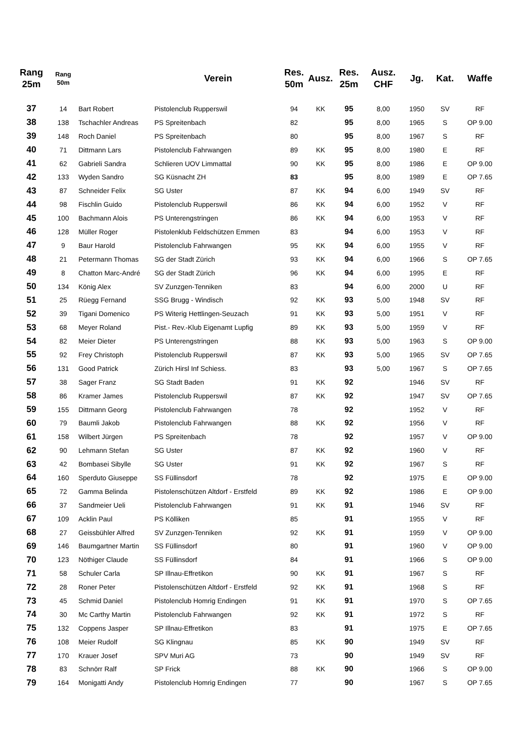| Rang 25m | Rang 50m | | Verein | Res. 50m | Ausz. | Res. 25m | Ausz. CHF | Jg. | Kat. | Waffe |
| --- | --- | --- | --- | --- | --- | --- | --- | --- | --- | --- |
| 37 | 14 | Bart Robert | Pistolenclub Rupperswil | 94 | KK | 95 | 8,00 | 1950 | SV | RF |
| 38 | 138 | Tschachler Andreas | PS Spreitenbach | 82 | | 95 | 8,00 | 1965 | S | OP 9.00 |
| 39 | 148 | Roch Daniel | PS Spreitenbach | 80 | | 95 | 8,00 | 1967 | S | RF |
| 40 | 71 | Dittmann Lars | Pistolenclub Fahrwangen | 89 | KK | 95 | 8,00 | 1980 | E | RF |
| 41 | 62 | Gabrieli Sandra | Schlieren UOV Limmattal | 90 | KK | 95 | 8,00 | 1986 | E | OP 9.00 |
| 42 | 133 | Wyden Sandro | SG Küsnacht ZH | 83 | | 95 | 8,00 | 1989 | E | OP 7.65 |
| 43 | 87 | Schneider Felix | SG Uster | 87 | KK | 94 | 6,00 | 1949 | SV | RF |
| 44 | 98 | Fischlin Guido | Pistolenclub Rupperswil | 86 | KK | 94 | 6,00 | 1952 | V | RF |
| 45 | 100 | Bachmann Alois | PS Unterengstringen | 86 | KK | 94 | 6,00 | 1953 | V | RF |
| 46 | 128 | Müller Roger | Pistolenklub Feldschützen Emmen | 83 | | 94 | 6,00 | 1953 | V | RF |
| 47 | 9 | Baur Harold | Pistolenclub Fahrwangen | 95 | KK | 94 | 6,00 | 1955 | V | RF |
| 48 | 21 | Petermann Thomas | SG der Stadt Zürich | 93 | KK | 94 | 6,00 | 1966 | S | OP 7.65 |
| 49 | 8 | Chatton Marc-André | SG der Stadt Zürich | 96 | KK | 94 | 6,00 | 1995 | E | RF |
| 50 | 134 | König Alex | SV Zunzgen-Tenniken | 83 | | 94 | 6,00 | 2000 | U | RF |
| 51 | 25 | Rüegg Fernand | SSG Brugg - Windisch | 92 | KK | 93 | 5,00 | 1948 | SV | RF |
| 52 | 39 | Tigani Domenico | PS Witerig Hettlingen-Seuzach | 91 | KK | 93 | 5,00 | 1951 | V | RF |
| 53 | 68 | Meyer Roland | Pist.- Rev.-Klub Eigenamt Lupfig | 89 | KK | 93 | 5,00 | 1959 | V | RF |
| 54 | 82 | Meier Dieter | PS Unterengstringen | 88 | KK | 93 | 5,00 | 1963 | S | OP 9.00 |
| 55 | 92 | Frey Christoph | Pistolenclub Rupperswil | 87 | KK | 93 | 5,00 | 1965 | SV | OP 7.65 |
| 56 | 131 | Good Patrick | Zürich Hirsl Inf Schiess. | 83 | | 93 | 5,00 | 1967 | S | OP 7.65 |
| 57 | 38 | Sager Franz | SG Stadt Baden | 91 | KK | 92 | | 1946 | SV | RF |
| 58 | 86 | Kramer James | Pistolenclub Rupperswil | 87 | KK | 92 | | 1947 | SV | OP 7.65 |
| 59 | 155 | Dittmann Georg | Pistolenclub Fahrwangen | 78 | | 92 | | 1952 | V | RF |
| 60 | 79 | Baumli Jakob | Pistolenclub Fahrwangen | 88 | KK | 92 | | 1956 | V | RF |
| 61 | 158 | Wilbert Jürgen | PS Spreitenbach | 78 | | 92 | | 1957 | V | OP 9.00 |
| 62 | 90 | Lehmann Stefan | SG Uster | 87 | KK | 92 | | 1960 | V | RF |
| 63 | 42 | Bombasei Sibylle | SG Uster | 91 | KK | 92 | | 1967 | S | RF |
| 64 | 160 | Sperduto Giuseppe | SS Füllinsdorf | 78 | | 92 | | 1975 | E | OP 9.00 |
| 65 | 72 | Gamma Belinda | Pistolenschützen Altdorf - Erstfeld | 89 | KK | 92 | | 1986 | E | OP 9.00 |
| 66 | 37 | Sandmeier Ueli | Pistolenclub Fahrwangen | 91 | KK | 91 | | 1946 | SV | RF |
| 67 | 109 | Acklin Paul | PS Kölliken | 85 | | 91 | | 1955 | V | RF |
| 68 | 27 | Geissbühler Alfred | SV Zunzgen-Tenniken | 92 | KK | 91 | | 1959 | V | OP 9.00 |
| 69 | 146 | Baumgartner Martin | SS Füllinsdorf | 80 | | 91 | | 1960 | V | OP 9.00 |
| 70 | 123 | Nöthiger Claude | SS Füllinsdorf | 84 | | 91 | | 1966 | S | OP 9.00 |
| 71 | 58 | Schuler Carla | SP Illnau-Effretikon | 90 | KK | 91 | | 1967 | S | RF |
| 72 | 28 | Roner Peter | Pistolenschützen Altdorf - Erstfeld | 92 | KK | 91 | | 1968 | S | RF |
| 73 | 45 | Schmid Daniel | Pistolenclub Homrig Endingen | 91 | KK | 91 | | 1970 | S | OP 7.65 |
| 74 | 30 | Mc Carthy Martin | Pistolenclub Fahrwangen | 92 | KK | 91 | | 1972 | S | RF |
| 75 | 132 | Coppens Jasper | SP Illnau-Effretikon | 83 | | 91 | | 1975 | E | OP 7.65 |
| 76 | 108 | Meier Rudolf | SG Klingnau | 85 | KK | 90 | | 1949 | SV | RF |
| 77 | 170 | Krauer Josef | SPV Muri AG | 73 | | 90 | | 1949 | SV | RF |
| 78 | 83 | Schnörr Ralf | SP Frick | 88 | KK | 90 | | 1966 | S | OP 9.00 |
| 79 | 164 | Monigatti Andy | Pistolenclub Homrig Endingen | 77 | | 90 | | 1967 | S | OP 7.65 |